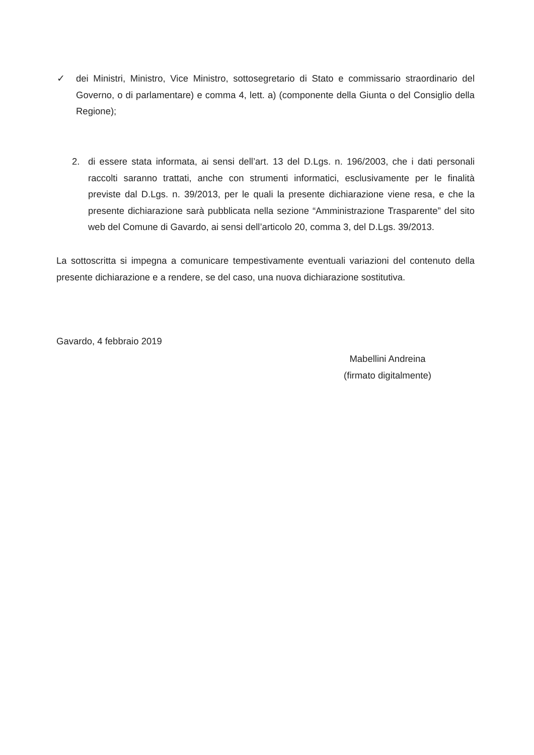✓ dei Ministri, Ministro, Vice Ministro, sottosegretario di Stato e commissario straordinario del Governo, o di parlamentare) e comma 4, lett. a) (componente della Giunta o del Consiglio della Regione);
2. di essere stata informata, ai sensi dell’art. 13 del D.Lgs. n. 196/2003, che i dati personali raccolti saranno trattati, anche con strumenti informatici, esclusivamente per le finalità previste dal D.Lgs. n. 39/2013, per le quali la presente dichiarazione viene resa, e che la presente dichiarazione sarà pubblicata nella sezione “Amministrazione Trasparente” del sito web del Comune di Gavardo, ai sensi dell’articolo 20, comma 3, del D.Lgs. 39/2013.
La sottoscritta si impegna a comunicare tempestivamente eventuali variazioni del contenuto della presente dichiarazione e a rendere, se del caso, una nuova dichiarazione sostitutiva.
Gavardo, 4 febbraio 2019
Mabellini Andreina
(firmato digitalmente)